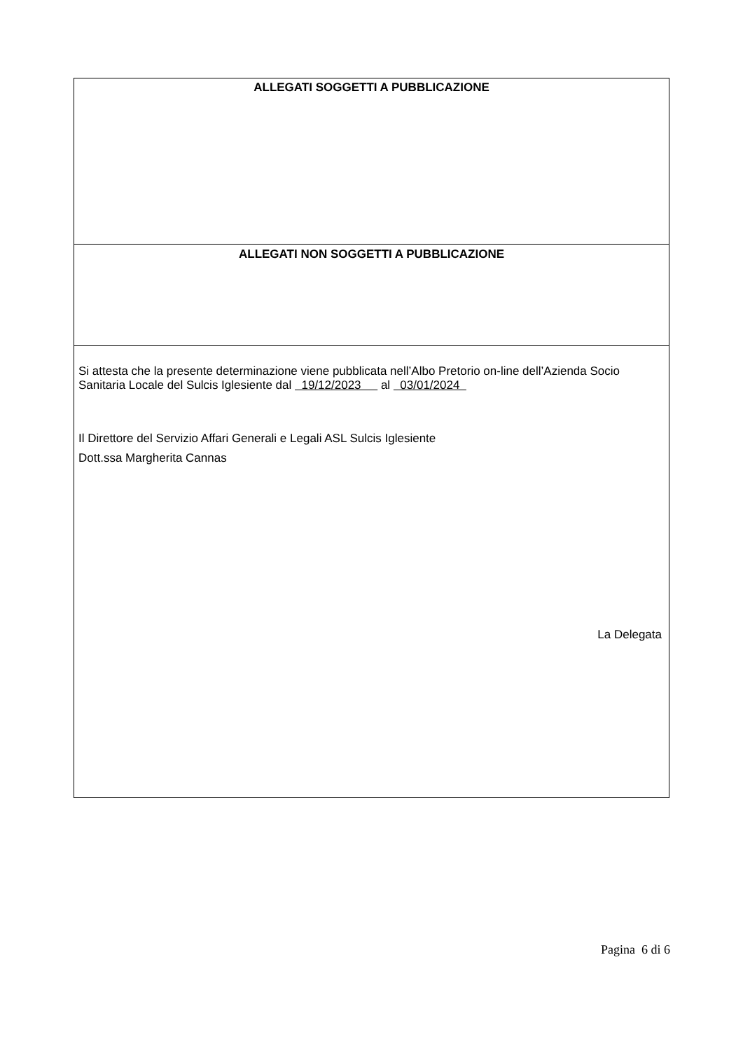ALLEGATI SOGGETTI A PUBBLICAZIONE
ALLEGATI NON SOGGETTI A PUBBLICAZIONE
Si attesta che la presente determinazione viene pubblicata nell’Albo Pretorio on-line dell’Azienda Socio Sanitaria Locale del Sulcis Iglesiente dal 19/12/2023 al 03/01/2024
Il Direttore del Servizio Affari Generali e Legali ASL Sulcis Iglesiente
Dott.ssa Margherita Cannas
La Delegata
Pagina 6 di 6